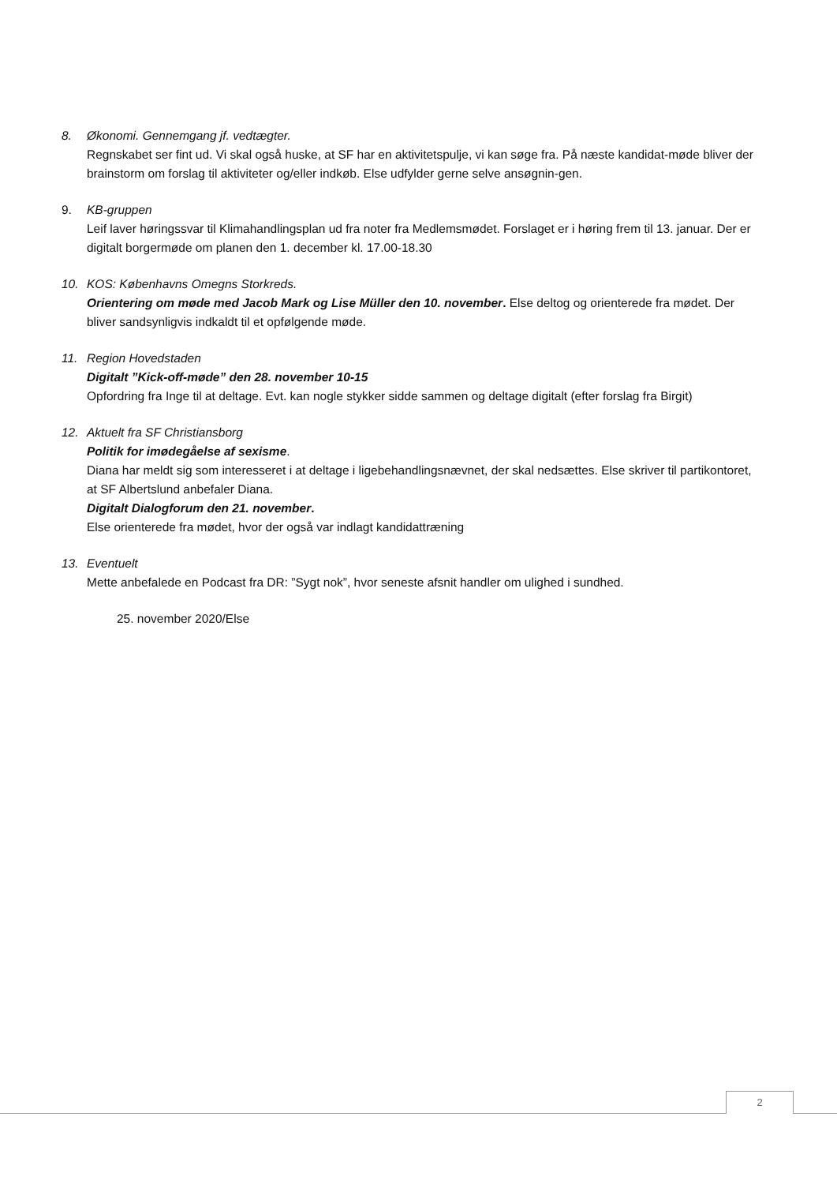8. Økonomi. Gennemgang jf. vedtægter.
Regnskabet ser fint ud. Vi skal også huske, at SF har en aktivitetspulje, vi kan søge fra. På næste kandidat-møde bliver der brainstorm om forslag til aktiviteter og/eller indkøb. Else udfylder gerne selve ansøgnin-gen.
9. KB-gruppen
Leif laver høringssvar til Klimahandlingsplan ud fra noter fra Medlemsmødet. Forslaget er i høring frem til 13. januar. Der er digitalt borgermøde om planen den 1. december kl. 17.00-18.30
10. KOS: Københavns Omegns Storkreds.
Orientering om møde med Jacob Mark og Lise Müller den 10. november. Else deltog og orienterede fra mødet. Der bliver sandsynligvis indkaldt til et opfølgende møde.
11. Region Hovedstaden
Digitalt ”Kick-off-møde” den 28. november 10-15
Opfordring fra Inge til at deltage. Evt. kan nogle stykker sidde sammen og deltage digitalt (efter forslag fra Birgit)
12. Aktuelt fra SF Christiansborg
Politik for imødegåelse af sexisme.
Diana har meldt sig som interesseret i at deltage i ligebehandlingsnævnet, der skal nedsættes. Else skriver til partikontoret, at SF Albertslund anbefaler Diana.
Digitalt Dialogforum den 21. november.
Else orienterede fra mødet, hvor der også var indlagt kandidattræning
13. Eventuelt
Mette anbefalede en Podcast fra DR: ”Sygt nok”, hvor seneste afsnit handler om ulighed i sundhed.
25. november 2020/Else
2